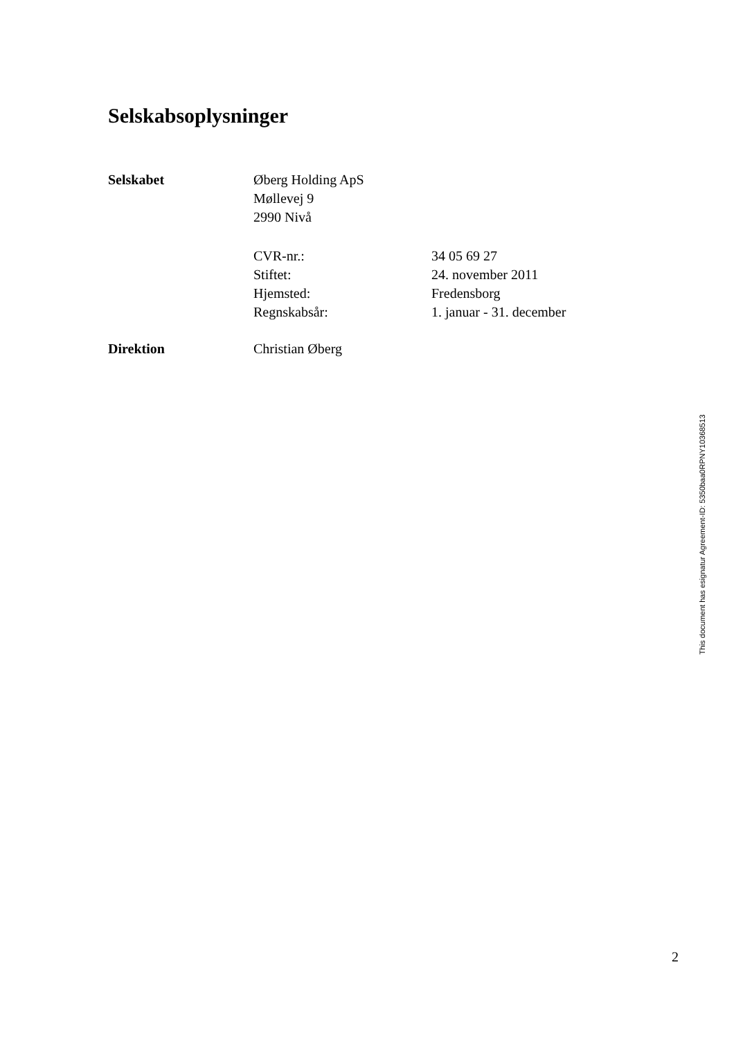Selskabsoplysninger
Selskabet Øberg Holding ApS
Møllevej 9
2990 Nivå
CVR-nr.:
Stiftet:
Hjemsted:
Regnskabsår:
34 05 69 27
24. november 2011
Fredensborg
1. januar - 31. december
Direktion Christian Øberg
This document has esignatur Agreement-ID: 5350baa0RPNY10368513
2